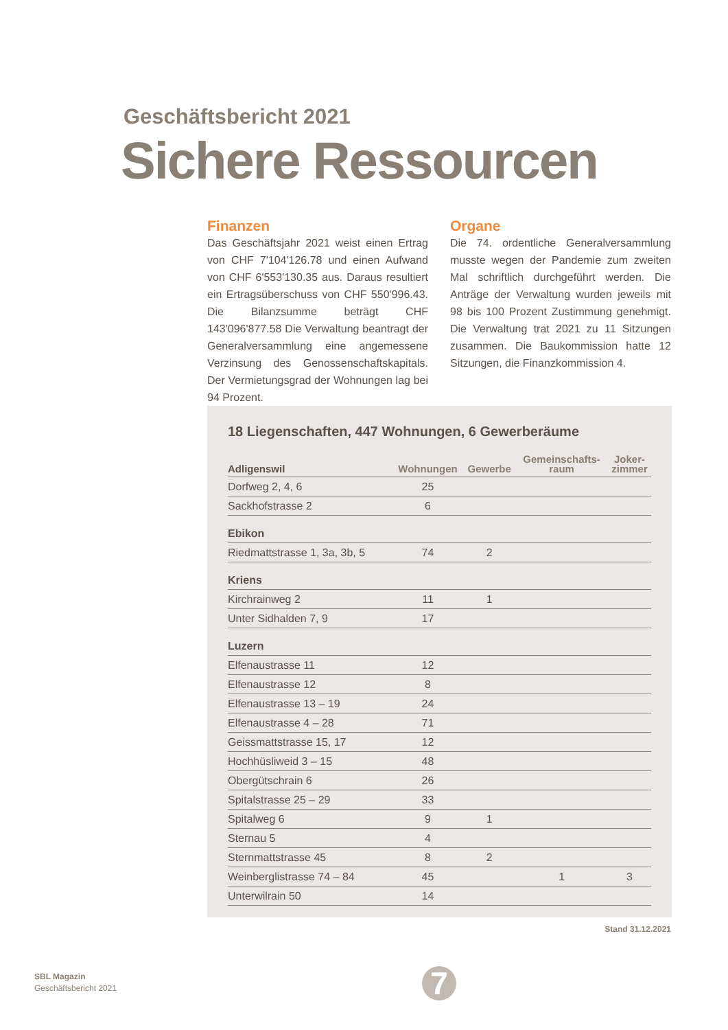Geschäftsbericht 2021
Sichere Ressourcen
Finanzen
Das Geschäftsjahr 2021 weist einen Ertrag von CHF 7'104'126.78 und einen Aufwand von CHF 6'553'130.35 aus. Daraus resultiert ein Ertragsüberschuss von CHF 550'996.43. Die Bilanzsumme beträgt CHF 143'096'877.58 Die Verwaltung beantragt der Generalversammlung eine angemessene Verzinsung des Genossenschaftskapitals. Der Vermietungsgrad der Wohnungen lag bei 94 Prozent.
Organe
Die 74. ordentliche Generalversammlung musste wegen der Pandemie zum zweiten Mal schriftlich durchgeführt werden. Die Anträge der Verwaltung wurden jeweils mit 98 bis 100 Prozent Zustimmung genehmigt. Die Verwaltung trat 2021 zu 11 Sitzungen zusammen. Die Baukommission hatte 12 Sitzungen, die Finanzkommission 4.
18 Liegenschaften, 447 Wohnungen, 6 Gewerberäume
| Adligenswil | Wohnungen | Gewerbe | Gemeinschafts- raum | Joker- zimmer |
| --- | --- | --- | --- | --- |
| Dorfweg 2, 4, 6 | 25 | | | |
| Sackhofstrasse 2 | 6 | | | |
| Ebikon | | | | |
| Riedmattstrasse 1, 3a, 3b, 5 | 74 | 2 | | |
| Kriens | | | | |
| Kirchrainweg 2 | 11 | 1 | | |
| Unter Sidhalden 7, 9 | 17 | | | |
| Luzern | | | | |
| Elfenaustrasse 11 | 12 | | | |
| Elfenaustrasse 12 | 8 | | | |
| Elfenaustrasse 13 – 19 | 24 | | | |
| Elfenaustrasse 4 – 28 | 71 | | | |
| Geissmattstrasse 15, 17 | 12 | | | |
| Hochhüsliweid 3 – 15 | 48 | | | |
| Obergütschrain 6 | 26 | | | |
| Spitalstrasse 25 – 29 | 33 | | | |
| Spitalweg 6 | 9 | 1 | | |
| Sternau 5 | 4 | | | |
| Sternmattstrasse 45 | 8 | 2 | | |
| Weinberglistrasse 74 – 84 | 45 | | 1 | 3 |
| Unterwilrain 50 | 14 | | | |
Stand 31.12.2021
SBL Magazin
Geschäftsbericht 2021
7